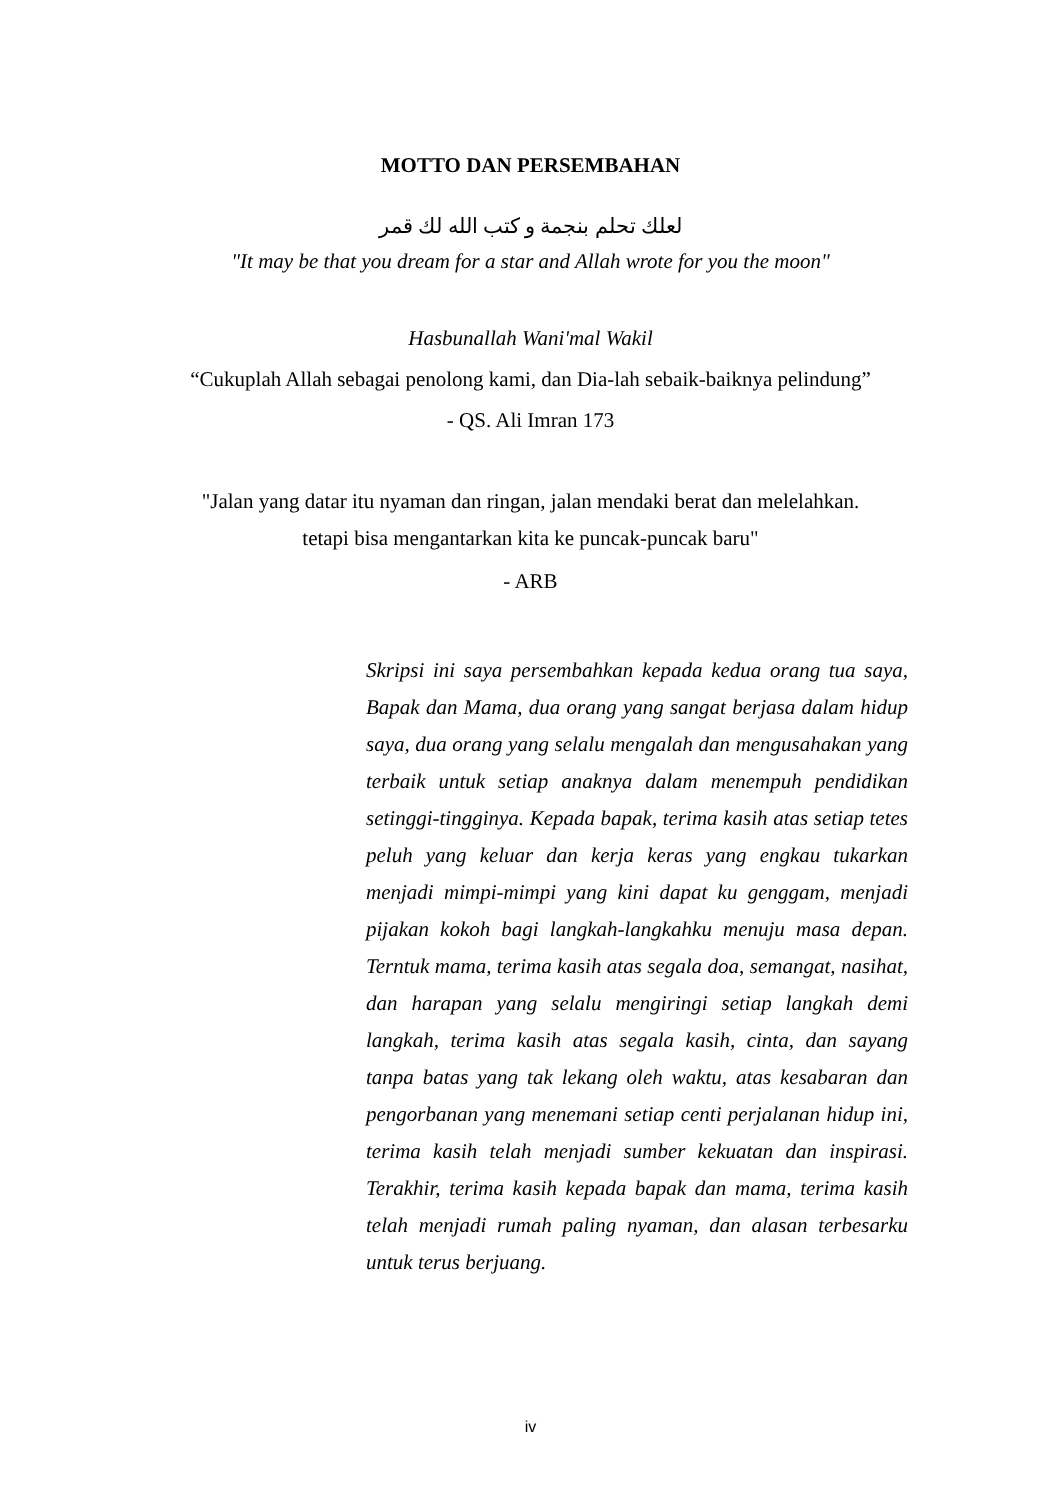MOTTO DAN PERSEMBAHAN
لعلك تحلم بنجمة و كتب الله لك قمر
"It may be that you dream for a star and Allah wrote for you the moon"
Hasbunallah Wani'mal Wakil
“Cukuplah Allah sebagai penolong kami, dan Dia-lah sebaik-baiknya pelindung”
- QS. Ali Imran 173
"Jalan yang datar itu nyaman dan ringan, jalan mendaki berat dan melelahkan.
tetapi bisa mengantarkan kita ke puncak-puncak baru"
- ARB
Skripsi ini saya persembahkan kepada kedua orang tua saya, Bapak dan Mama, dua orang yang sangat berjasa dalam hidup saya, dua orang yang selalu mengalah dan mengusahakan yang terbaik untuk setiap anaknya dalam menempuh pendidikan setinggi-tingginya. Kepada bapak, terima kasih atas setiap tetes peluh yang keluar dan kerja keras yang engkau tukarkan menjadi mimpi-mimpi yang kini dapat ku genggam, menjadi pijakan kokoh bagi langkah-langkahku menuju masa depan. Terntuk mama, terima kasih atas segala doa, semangat, nasihat, dan harapan yang selalu mengiringi setiap langkah demi langkah, terima kasih atas segala kasih, cinta, dan sayang tanpa batas yang tak lekang oleh waktu, atas kesabaran dan pengorbanan yang menemani setiap centi perjalanan hidup ini, terima kasih telah menjadi sumber kekuatan dan inspirasi. Terakhir, terima kasih kepada bapak dan mama, terima kasih telah menjadi rumah paling nyaman, dan alasan terbesarku untuk terus berjuang.
iv